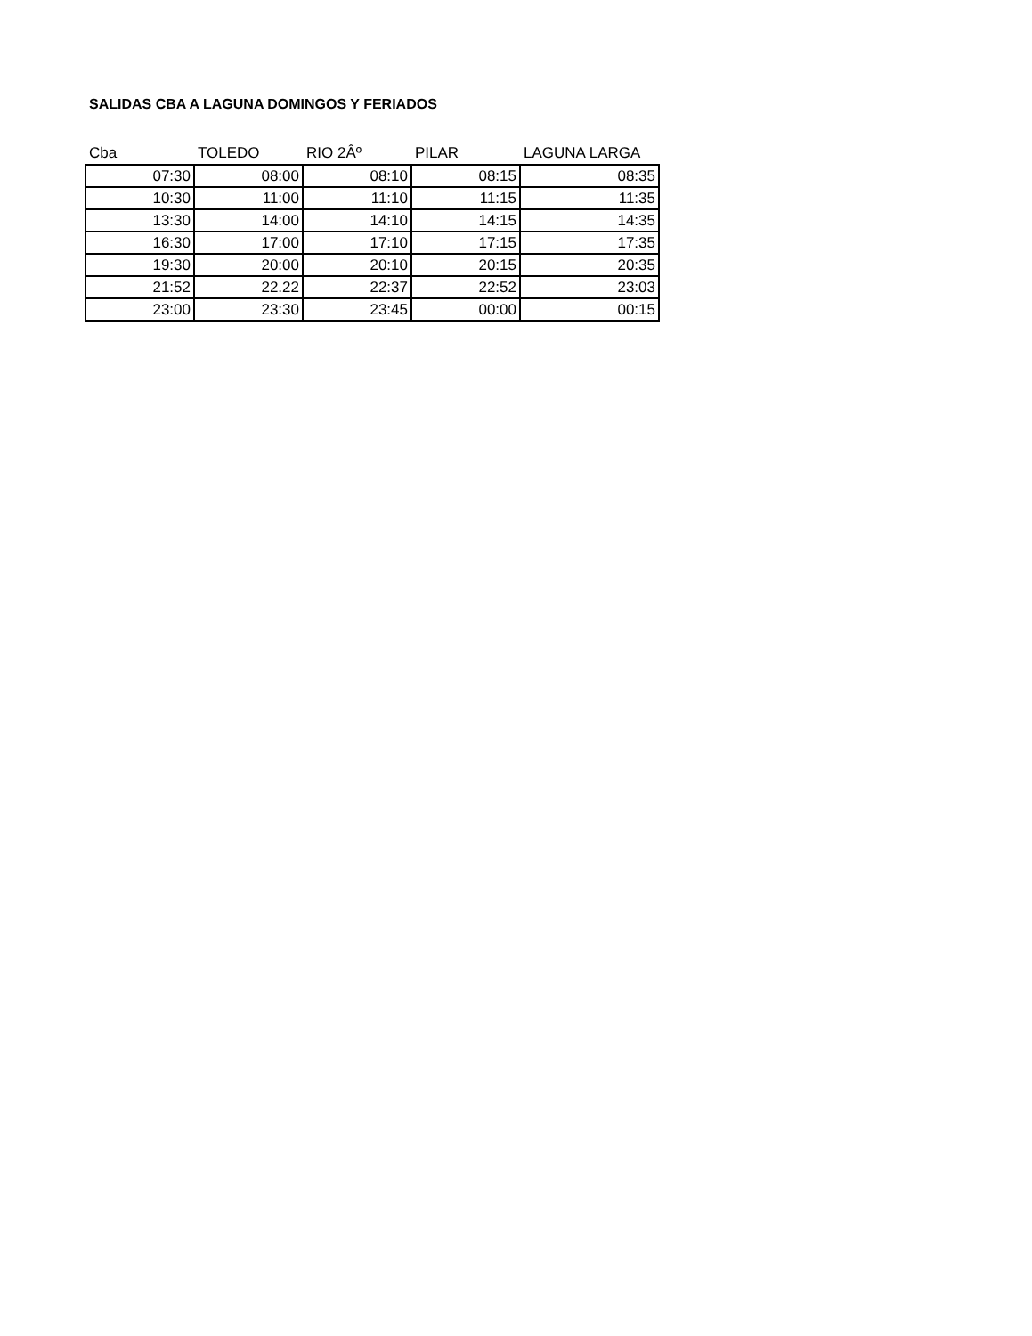SALIDAS CBA A LAGUNA DOMINGOS Y FERIADOS
| Cba | TOLEDO | RIO 2Âº | PILAR | LAGUNA LARGA |
| --- | --- | --- | --- | --- |
| 07:30 | 08:00 | 08:10 | 08:15 | 08:35 |
| 10:30 | 11:00 | 11:10 | 11:15 | 11:35 |
| 13:30 | 14:00 | 14:10 | 14:15 | 14:35 |
| 16:30 | 17:00 | 17:10 | 17:15 | 17:35 |
| 19:30 | 20:00 | 20:10 | 20:15 | 20:35 |
| 21:52 | 22.22 | 22:37 | 22:52 | 23:03 |
| 23:00 | 23:30 | 23:45 | 00:00 | 00:15 |